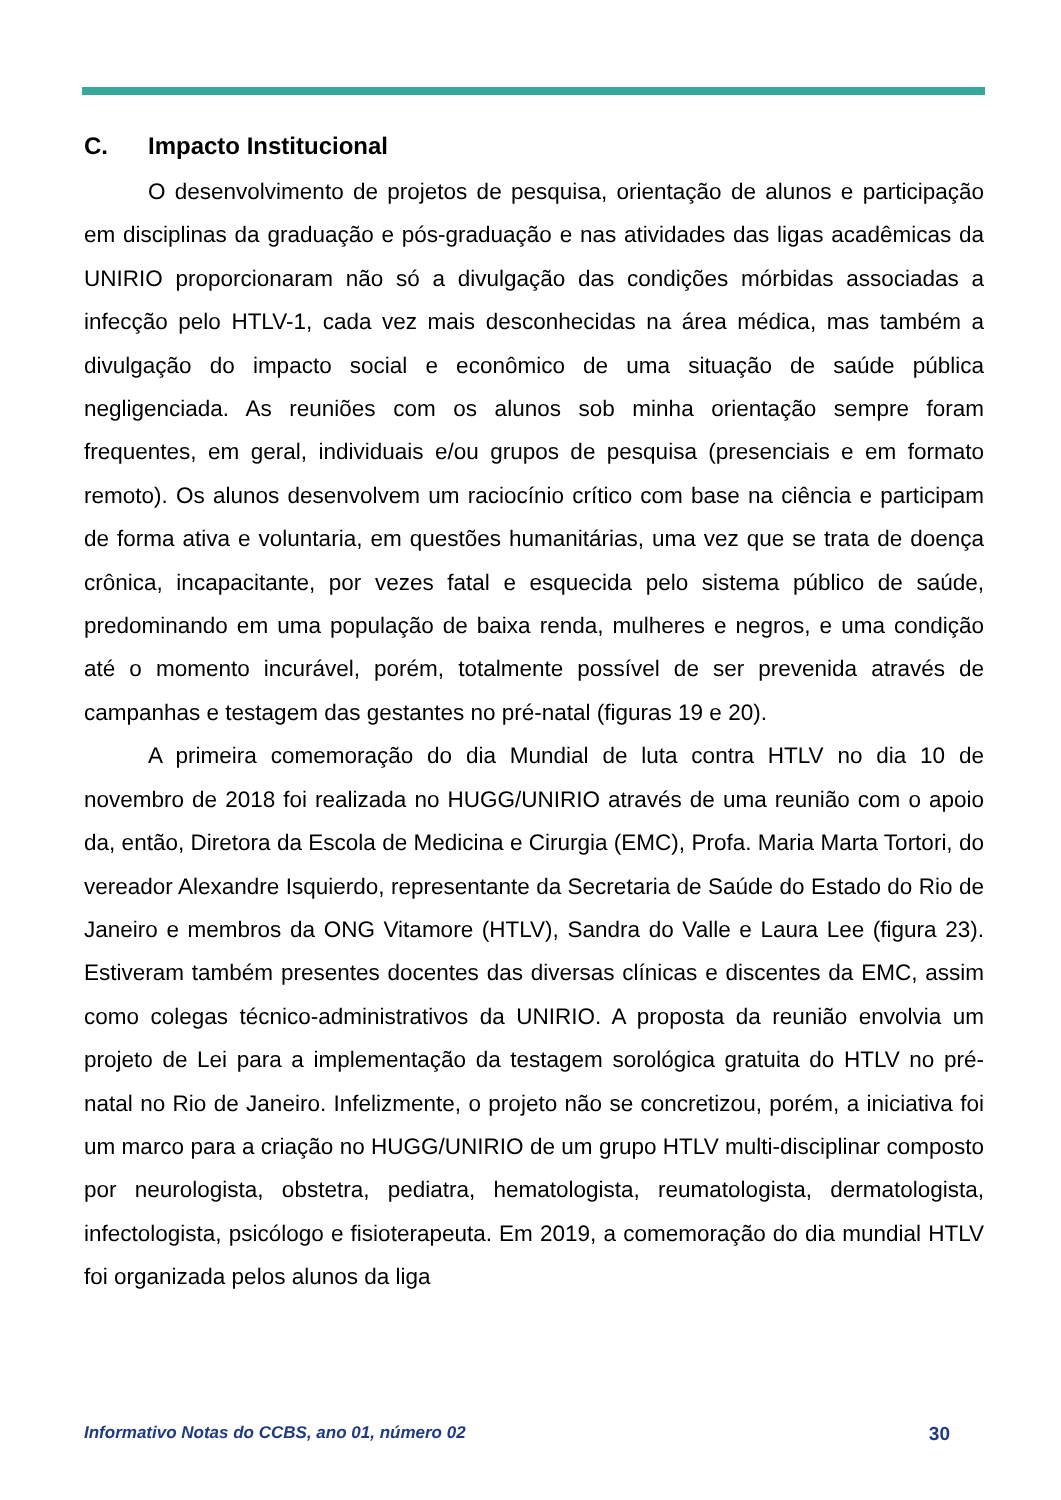C. Impacto Institucional
O desenvolvimento de projetos de pesquisa, orientação de alunos e participação em disciplinas da graduação e pós-graduação e nas atividades das ligas acadêmicas da UNIRIO proporcionaram não só a divulgação das condições mórbidas associadas a infecção pelo HTLV-1, cada vez mais desconhecidas na área médica, mas também a divulgação do impacto social e econômico de uma situação de saúde pública negligenciada. As reuniões com os alunos sob minha orientação sempre foram frequentes, em geral, individuais e/ou grupos de pesquisa (presenciais e em formato remoto). Os alunos desenvolvem um raciocínio crítico com base na ciência e participam de forma ativa e voluntaria, em questões humanitárias, uma vez que se trata de doença crônica, incapacitante, por vezes fatal e esquecida pelo sistema público de saúde, predominando em uma população de baixa renda, mulheres e negros, e uma condição até o momento incurável, porém, totalmente possível de ser prevenida através de campanhas e testagem das gestantes no pré-natal (figuras 19 e 20).
A primeira comemoração do dia Mundial de luta contra HTLV no dia 10 de novembro de 2018 foi realizada no HUGG/UNIRIO através de uma reunião com o apoio da, então, Diretora da Escola de Medicina e Cirurgia (EMC), Profa. Maria Marta Tortori, do vereador Alexandre Isquierdo, representante da Secretaria de Saúde do Estado do Rio de Janeiro e membros da ONG Vitamore (HTLV), Sandra do Valle e Laura Lee (figura 23). Estiveram também presentes docentes das diversas clínicas e discentes da EMC, assim como colegas técnico-administrativos da UNIRIO. A proposta da reunião envolvia um projeto de Lei para a implementação da testagem sorológica gratuita do HTLV no pré-natal no Rio de Janeiro. Infelizmente, o projeto não se concretizou, porém, a iniciativa foi um marco para a criação no HUGG/UNIRIO de um grupo HTLV multi-disciplinar composto por neurologista, obstetra, pediatra, hematologista, reumatologista, dermatologista, infectologista, psicólogo e fisioterapeuta. Em 2019, a comemoração do dia mundial HTLV foi organizada pelos alunos da liga
Informativo Notas do CCBS, ano 01, número 02 30